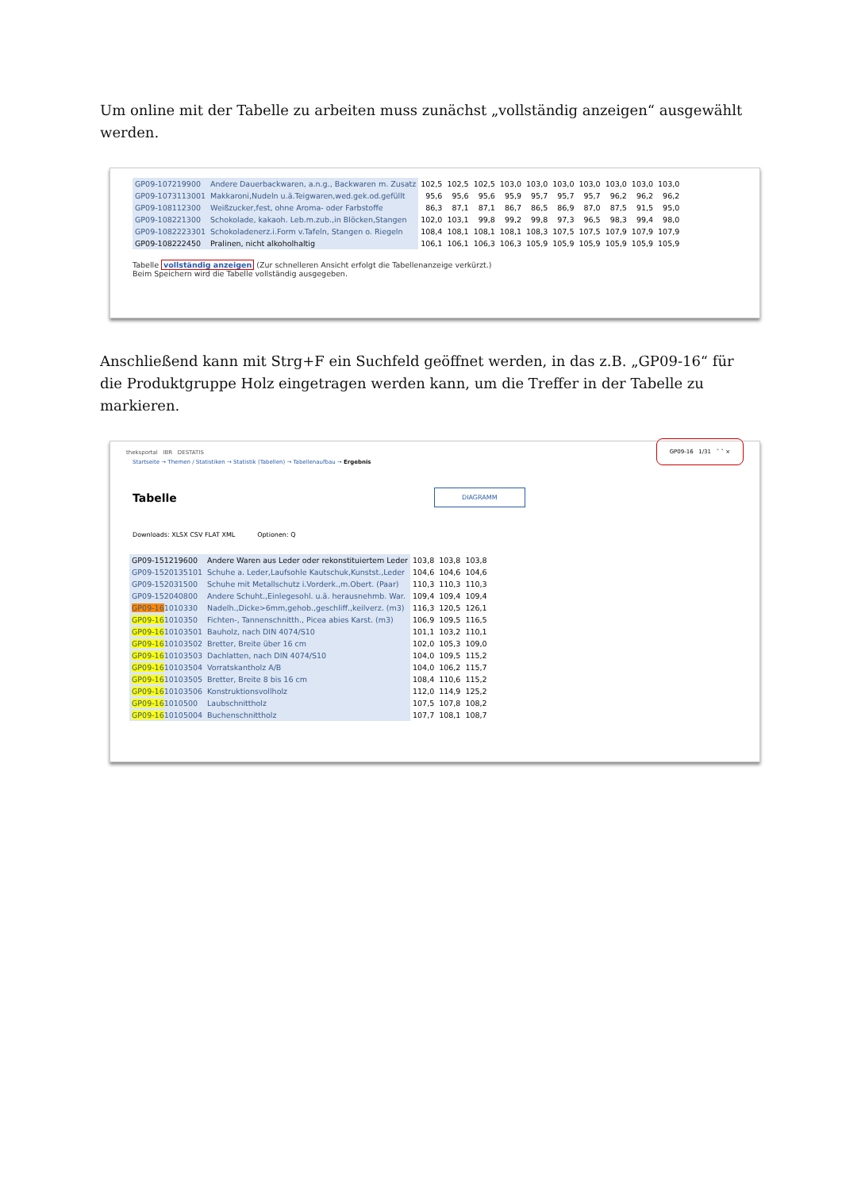Um online mit der Tabelle zu arbeiten muss zunächst „vollständig anzeigen“ ausgewählt werden.
| GP09-107219900 | Andere Dauerbackwaren, a.n.g., Backwaren m. Zusatz | 102,5 | 102,5 | 102,5 | 103,0 | 103,0 | 103,0 | 103,0 | 103,0 | 103,0 | 103,0 |
| GP09-1073113001 | Makkaroni,Nudeln u.ä.Teigwaren,wed.gek.od.gefüllt | 95,6 | 95,6 | 95,6 | 95,9 | 95,7 | 95,7 | 95,7 | 96,2 | 96,2 | 96,2 |
| GP09-108112300 | Weißzucker,fest, ohne Aroma- oder Farbstoffe | 86,3 | 87,1 | 87,1 | 86,7 | 86,5 | 86,9 | 87,0 | 87,5 | 91,5 | 95,0 |
| GP09-108221300 | Schokolade, kakaoh. Leb.m.zub.,in Blöcken,Stangen | 102,0 | 103,1 | 99,8 | 99,2 | 99,8 | 97,3 | 96,5 | 98,3 | 99,4 | 98,0 |
| GP09-1082223301 | Schokoladenerz.i.Form v.Tafeln, Stangen o. Riegeln | 108,4 | 108,1 | 108,1 | 108,1 | 108,3 | 107,5 | 107,5 | 107,9 | 107,9 | 107,9 |
| GP09-108222450 | Pralinen, nicht alkoholhaltig | 106,1 | 106,1 | 106,3 | 106,3 | 105,9 | 105,9 | 105,9 | 105,9 | 105,9 | 105,9 |
Tabelle vollständig anzeigen (Zur schnelleren Ansicht erfolgt die Tabellenanzeige verkürzt.)
Beim Speichern wird die Tabelle vollständig ausgegeben.
Anschließend kann mit Strg+F ein Suchfeld geöffnet werden, in das z.B. „GP09-16“ für die Produktgruppe Holz eingetragen werden kann, um die Treffer in der Tabelle zu markieren.
GP09-16 1/31 ˄ ˅ ×
theksportal IBR DESTATIS
Startseite → Themen / Statistiken → Statistik (Tabellen) → Tabellenaufbau → Ergebnis
Tabelle DIAGRAMM
Downloads: XLSX CSV FLAT XML Optionen: Q
| GP09-151219600 | Andere Waren aus Leder oder rekonstituiertem Leder | 103,8 | 103,8 | 103,8 |
| GP09-1520135101 | Schuhe a. Leder,Laufsohle Kautschuk,Kunstst.,Leder | 104,6 | 104,6 | 104,6 |
| GP09-152031500 | Schuhe mit Metallschutz i.Vorderk.,m.Obert. (Paar) | 110,3 | 110,3 | 110,3 |
| GP09-152040800 | Andere Schuht.,Einlegesohl. u.ä. herausnehmb. War. | 109,4 | 109,4 | 109,4 |
| GP09-16 1010330 | Nadelh.,Dicke>6mm,gehob.,geschliff.,keilverz. (m3) | 116,3 | 120,5 | 126,1 |
| GP09-16 1010350 | Fichten-, Tannenschnitth., Picea abies Karst. (m3) | 106,9 | 109,5 | 116,5 |
| GP09-16 10103501 | Bauholz, nach DIN 4074/S10 | 101,1 | 103,2 | 110,1 |
| GP09-16 10103502 | Bretter, Breite über 16 cm | 102,0 | 105,3 | 109,0 |
| GP09-16 10103503 | Dachlatten, nach DIN 4074/S10 | 104,0 | 109,5 | 115,2 |
| GP09-16 10103504 | Vorratskantholz A/B | 104,0 | 106,2 | 115,7 |
| GP09-16 10103505 | Bretter, Breite 8 bis 16 cm | 108,4 | 110,6 | 115,2 |
| GP09-16 10103506 | Konstruktionsvollholz | 112,0 | 114,9 | 125,2 |
| GP09-16 1010500 | Laubschnittholz | 107,5 | 107,8 | 108,2 |
| GP09-16 10105004 | Buchenschnittholz | 107,7 | 108,1 | 108,7 |